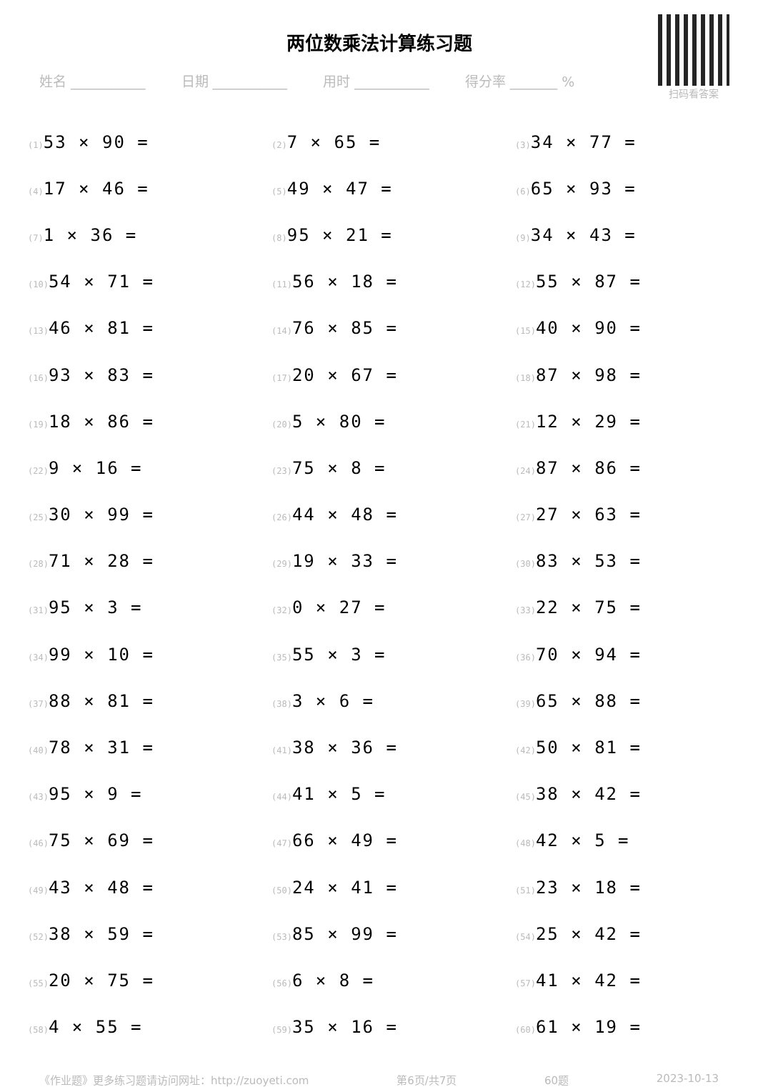两位数乘法计算练习题
扫码看答案
姓名 ___________ 日期 ___________ 用时 ___________ 得分率 _______ %
| (1) 53 × 90 = | (2) 7 × 65 = | (3) 34 × 77 = |
| (4) 17 × 46 = | (5) 49 × 47 = | (6) 65 × 93 = |
| (7) 1 × 36 = | (8) 95 × 21 = | (9) 34 × 43 = |
| (10) 54 × 71 = | (11) 56 × 18 = | (12) 55 × 87 = |
| (13) 46 × 81 = | (14) 76 × 85 = | (15) 40 × 90 = |
| (16) 93 × 83 = | (17) 20 × 67 = | (18) 87 × 98 = |
| (19) 18 × 86 = | (20) 5 × 80 = | (21) 12 × 29 = |
| (22) 9 × 16 = | (23) 75 × 8 = | (24) 87 × 86 = |
| (25) 30 × 99 = | (26) 44 × 48 = | (27) 27 × 63 = |
| (28) 71 × 28 = | (29) 19 × 33 = | (30) 83 × 53 = |
| (31) 95 × 3 = | (32) 0 × 27 = | (33) 22 × 75 = |
| (34) 99 × 10 = | (35) 55 × 3 = | (36) 70 × 94 = |
| (37) 88 × 81 = | (38) 3 × 6 = | (39) 65 × 88 = |
| (40) 78 × 31 = | (41) 38 × 36 = | (42) 50 × 81 = |
| (43) 95 × 9 = | (44) 41 × 5 = | (45) 38 × 42 = |
| (46) 75 × 69 = | (47) 66 × 49 = | (48) 42 × 5 = |
| (49) 43 × 48 = | (50) 24 × 41 = | (51) 23 × 18 = |
| (52) 38 × 59 = | (53) 85 × 99 = | (54) 25 × 42 = |
| (55) 20 × 75 = | (56) 6 × 8 = | (57) 41 × 42 = |
| (58) 4 × 55 = | (59) 35 × 16 = | (60) 61 × 19 = |
《作业题》更多练习题请访问网址：http://zuoyeti.com 第6页/共7页 60题 2023-10-13